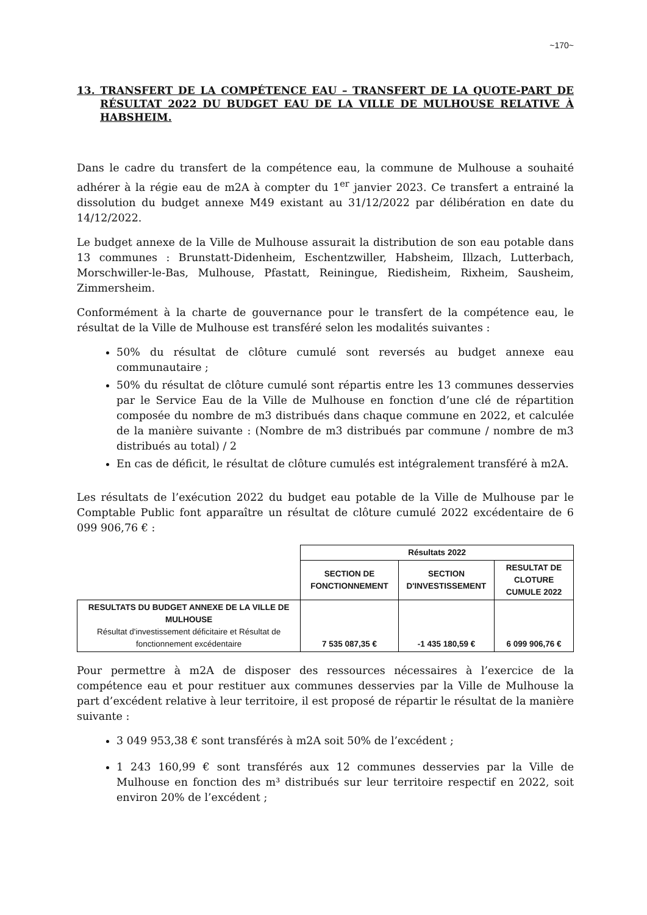~170~
13. TRANSFERT DE LA COMPÉTENCE EAU – TRANSFERT DE LA QUOTE-PART DE RÉSULTAT 2022 DU BUDGET EAU DE LA VILLE DE MULHOUSE RELATIVE À HABSHEIM.
Dans le cadre du transfert de la compétence eau, la commune de Mulhouse a souhaité adhérer à la régie eau de m2A à compter du 1<sup>er</sup> janvier 2023. Ce transfert a entrainé la dissolution du budget annexe M49 existant au 31/12/2022 par délibération en date du 14/12/2022.
Le budget annexe de la Ville de Mulhouse assurait la distribution de son eau potable dans 13 communes : Brunstatt-Didenheim, Eschentzwiller, Habsheim, Illzach, Lutterbach, Morschwiller-le-Bas, Mulhouse, Pfastatt, Reiningue, Riedisheim, Rixheim, Sausheim, Zimmersheim.
Conformément à la charte de gouvernance pour le transfert de la compétence eau, le résultat de la Ville de Mulhouse est transféré selon les modalités suivantes :
50% du résultat de clôture cumulé sont reversés au budget annexe eau communautaire ;
50% du résultat de clôture cumulé sont répartis entre les 13 communes desservies par le Service Eau de la Ville de Mulhouse en fonction d’une clé de répartition composée du nombre de m3 distribués dans chaque commune en 2022, et calculée de la manière suivante : (Nombre de m3 distribués par commune / nombre de m3 distribués au total) / 2
En cas de déficit, le résultat de clôture cumulés est intégralement transféré à m2A.
Les résultats de l’exécution 2022 du budget eau potable de la Ville de Mulhouse par le Comptable Public font apparaître un résultat de clôture cumulé 2022 excédentaire de 6 099 906,76 € :
| | Résultats 2022 | | |
| | SECTION DE FONCTIONNEMENT | SECTION D'INVESTISSEMENT | RESULTAT DE CLOTURE CUMULE 2022 |
| RESULTATS DU BUDGET ANNEXE DE LA VILLE DE MULHOUSE Résultat d'investissement déficitaire et Résultat de fonctionnement excédentaire | 7 535 087,35 € | -1 435 180,59 € | 6 099 906,76 € |
Pour permettre à m2A de disposer des ressources nécessaires à l’exercice de la compétence eau et pour restituer aux communes desservies par la Ville de Mulhouse la part d’excédent relative à leur territoire, il est proposé de répartir le résultat de la manière suivante :
3 049 953,38 € sont transférés à m2A soit 50% de l’excédent ;
1 243 160,99 € sont transférés aux 12 communes desservies par la Ville de Mulhouse en fonction des m³ distribués sur leur territoire respectif en 2022, soit environ 20% de l’excédent ;